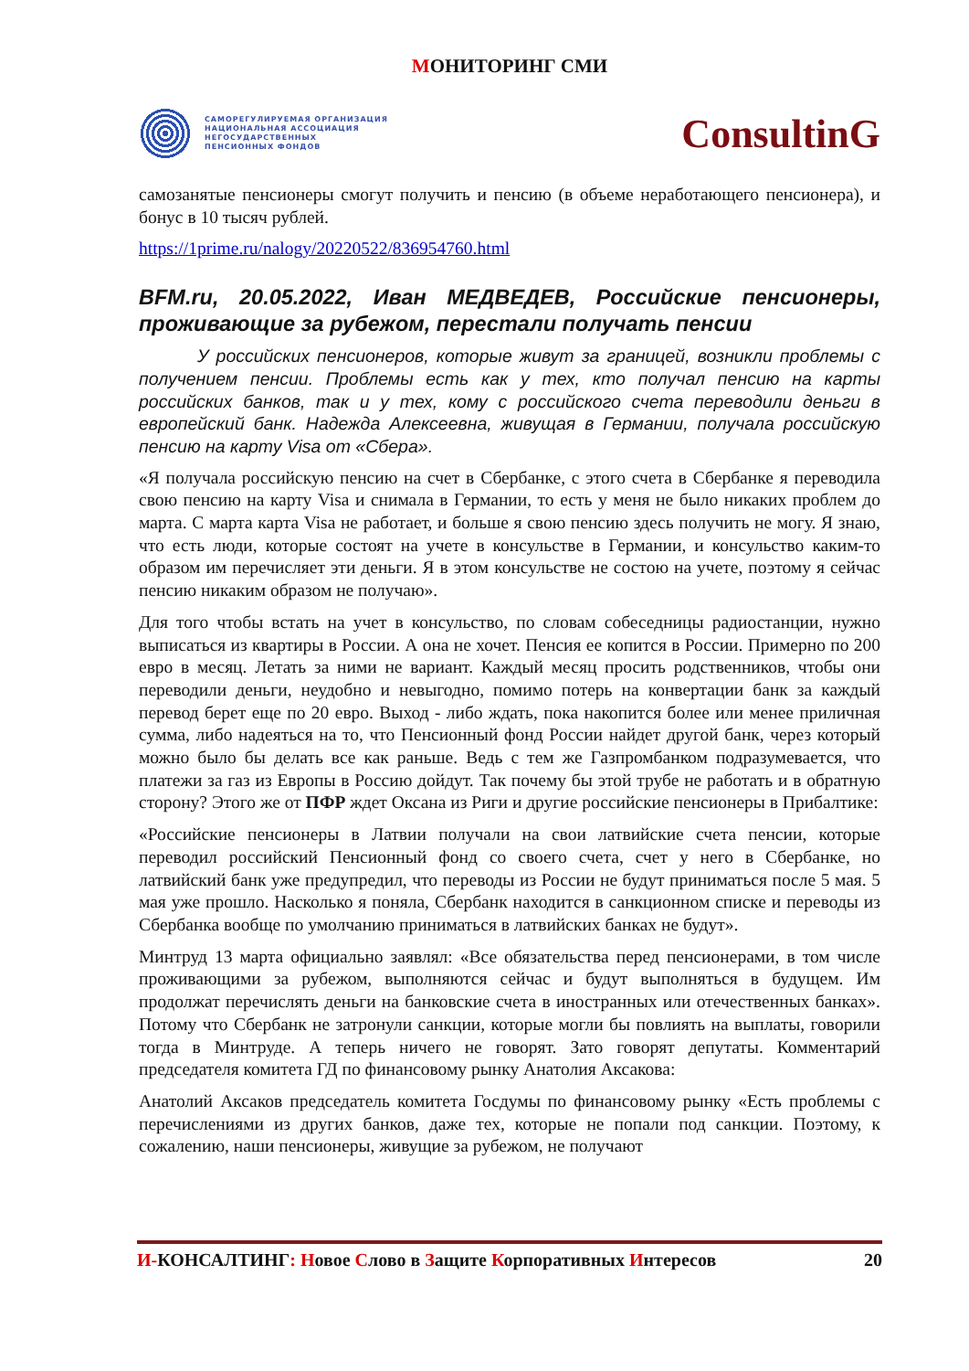МОНИТОРИНГ СМИ
САМОРЕГУЛИРУЕМАЯ ОРГАНИЗАЦИЯ
НАЦИОНАЛЬНАЯ АССОЦИАЦИЯ
НЕГОСУДАРСТВЕННЫХ
ПЕНСИОННЫХ ФОНДОВ
ConsultinG
самозанятые пенсионеры смогут получить и пенсию (в объеме неработающего пенсионера), и бонус в 10 тысяч рублей.
https://1prime.ru/nalogy/20220522/836954760.html
BFM.ru, 20.05.2022, Иван МЕДВЕДЕВ, Российские пенсионеры, проживающие за рубежом, перестали получать пенсии
У российских пенсионеров, которые живут за границей, возникли проблемы с получением пенсии. Проблемы есть как у тех, кто получал пенсию на карты российских банков, так и у тех, кому с российского счета переводили деньги в европейский банк. Надежда Алексеевна, живущая в Германии, получала российскую пенсию на карту Visa от «Сбера».
«Я получала российскую пенсию на счет в Сбербанке, с этого счета в Сбербанке я переводила свою пенсию на карту Visa и снимала в Германии, то есть у меня не было никаких проблем до марта. С марта карта Visa не работает, и больше я свою пенсию здесь получить не могу. Я знаю, что есть люди, которые состоят на учете в консульстве в Германии, и консульство каким-то образом им перечисляет эти деньги. Я в этом консульстве не состою на учете, поэтому я сейчас пенсию никаким образом не получаю».
Для того чтобы встать на учет в консульство, по словам собеседницы радиостанции, нужно выписаться из квартиры в России. А она не хочет. Пенсия ее копится в России. Примерно по 200 евро в месяц. Летать за ними не вариант. Каждый месяц просить родственников, чтобы они переводили деньги, неудобно и невыгодно, помимо потерь на конвертации банк за каждый перевод берет еще по 20 евро. Выход - либо ждать, пока накопится более или менее приличная сумма, либо надеяться на то, что Пенсионный фонд России найдет другой банк, через который можно было бы делать все как раньше. Ведь с тем же Газпромбанком подразумевается, что платежи за газ из Европы в Россию дойдут. Так почему бы этой трубе не работать и в обратную сторону? Этого же от ПФР ждет Оксана из Риги и другие российские пенсионеры в Прибалтике:
«Российские пенсионеры в Латвии получали на свои латвийские счета пенсии, которые переводил российский Пенсионный фонд со своего счета, счет у него в Сбербанке, но латвийский банк уже предупредил, что переводы из России не будут приниматься после 5 мая. 5 мая уже прошло. Насколько я поняла, Сбербанк находится в санкционном списке и переводы из Сбербанка вообще по умолчанию приниматься в латвийских банках не будут».
Минтруд 13 марта официально заявлял: «Все обязательства перед пенсионерами, в том числе проживающими за рубежом, выполняются сейчас и будут выполняться в будущем. Им продолжат перечислять деньги на банковские счета в иностранных или отечественных банках». Потому что Сбербанк не затронули санкции, которые могли бы повлиять на выплаты, говорили тогда в Минтруде. А теперь ничего не говорят. Зато говорят депутаты. Комментарий председателя комитета ГД по финансовому рынку Анатолия Аксакова:
Анатолий Аксаков председатель комитета Госдумы по финансовому рынку «Есть проблемы с перечислениями из других банков, даже тех, которые не попали под санкции. Поэтому, к сожалению, наши пенсионеры, живущие за рубежом, не получают
И-КОНСАЛТИНГ: Новое Слово в Защите Корпоративных Интересов
20